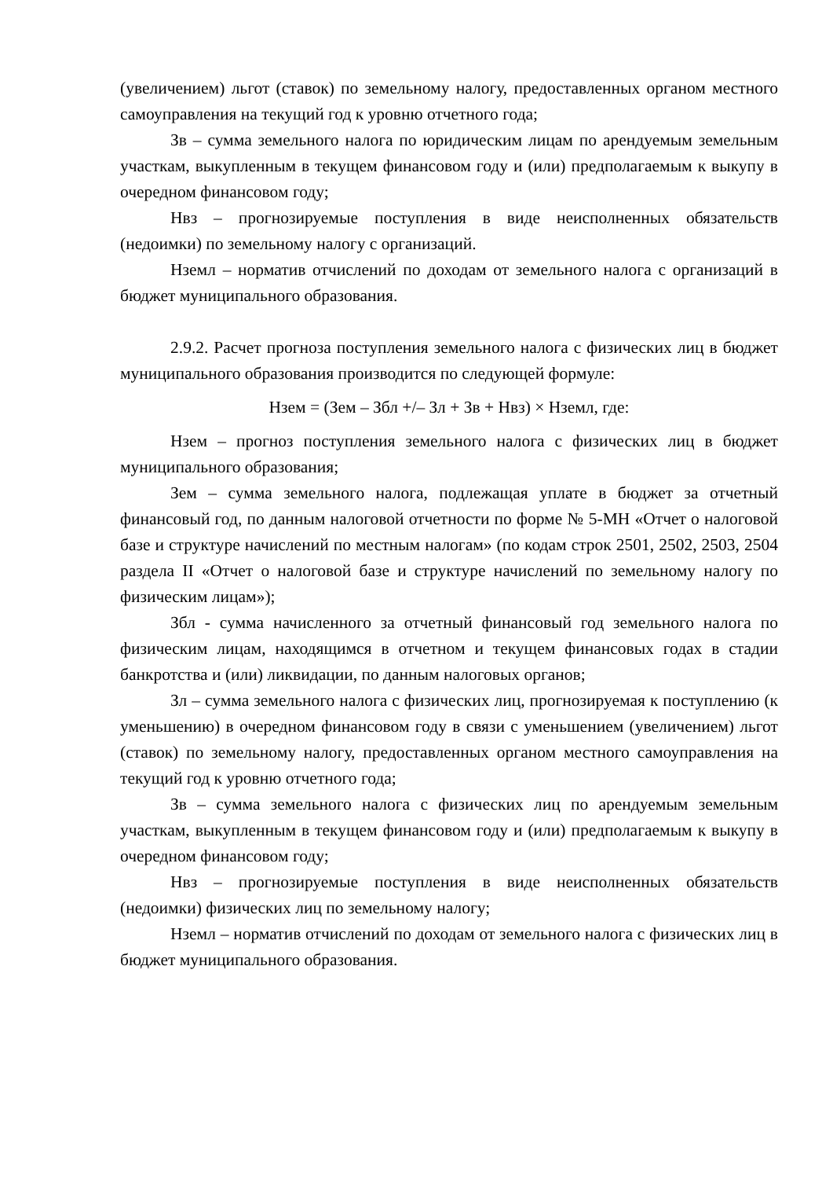(увеличением) льгот (ставок) по земельному налогу, предоставленных органом местного самоуправления на текущий год к уровню отчетного года;
Зв – сумма земельного налога по юридическим лицам по арендуемым земельным участкам, выкупленным в текущем финансовом году и (или) предполагаемым к выкупу в очередном финансовом году;
Нвз – прогнозируемые поступления в виде неисполненных обязательств (недоимки) по земельному налогу с организаций.
Нземл – норматив отчислений по доходам от земельного налога с организаций в бюджет муниципального образования.
2.9.2. Расчет прогноза поступления земельного налога с физических лиц в бюджет муниципального образования производится по следующей формуле:
Нзем = (Зем – Збл +/– Зл + Зв + Нвз) × Нземл, где:
Нзем – прогноз поступления земельного налога с физических лиц в бюджет муниципального образования;
Зем – сумма земельного налога, подлежащая уплате в бюджет за отчетный финансовый год, по данным налоговой отчетности по форме № 5-МН «Отчет о налоговой базе и структуре начислений по местным налогам» (по кодам строк 2501, 2502, 2503, 2504 раздела II «Отчет о налоговой базе и структуре начислений по земельному налогу по физическим лицам»);
Збл - сумма начисленного за отчетный финансовый год земельного налога по физическим лицам, находящимся в отчетном и текущем финансовых годах в стадии банкротства и (или) ликвидации, по данным налоговых органов;
Зл – сумма земельного налога с физических лиц, прогнозируемая к поступлению (к уменьшению) в очередном финансовом году в связи с уменьшением (увеличением) льгот (ставок) по земельному налогу, предоставленных органом местного самоуправления на текущий год к уровню отчетного года;
Зв – сумма земельного налога с физических лиц по арендуемым земельным участкам, выкупленным в текущем финансовом году и (или) предполагаемым к выкупу в очередном финансовом году;
Нвз – прогнозируемые поступления в виде неисполненных обязательств (недоимки) физических лиц по земельному налогу;
Нземл – норматив отчислений по доходам от земельного налога с физических лиц в бюджет муниципального образования.